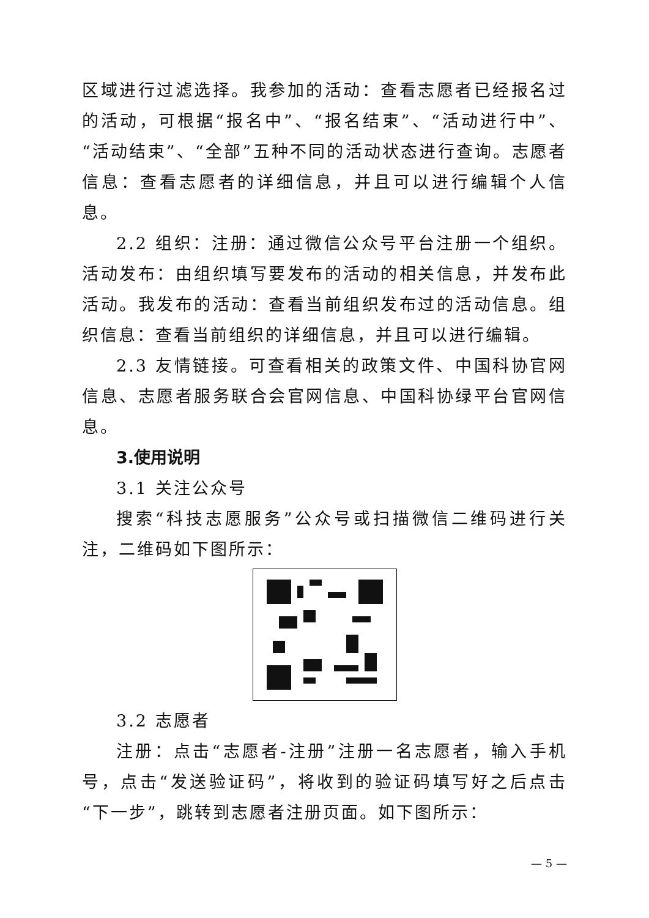区域进行过滤选择。我参加的活动：查看志愿者已经报名过的活动，可根据“报名中”、“报名结束”、“活动进行中”、“活动结束”、“全部”五种不同的活动状态进行查询。志愿者信息：查看志愿者的详细信息，并且可以进行编辑个人信息。
2.2 组织：注册：通过微信公众号平台注册一个组织。活动发布：由组织填写要发布的活动的相关信息，并发布此活动。我发布的活动：查看当前组织发布过的活动信息。组织信息：查看当前组织的详细信息，并且可以进行编辑。
2.3 友情链接。可查看相关的政策文件、中国科协官网信息、志愿者服务联合会官网信息、中国科协绿平台官网信息。
3.使用说明
3.1 关注公众号
搜索“科技志愿服务”公众号或扫描微信二维码进行关注，二维码如下图所示：
3.2 志愿者
注册：点击“志愿者-注册”注册一名志愿者，输入手机号，点击“发送验证码”，将收到的验证码填写好之后点击“下一步”，跳转到志愿者注册页面。如下图所示：
— 5 —